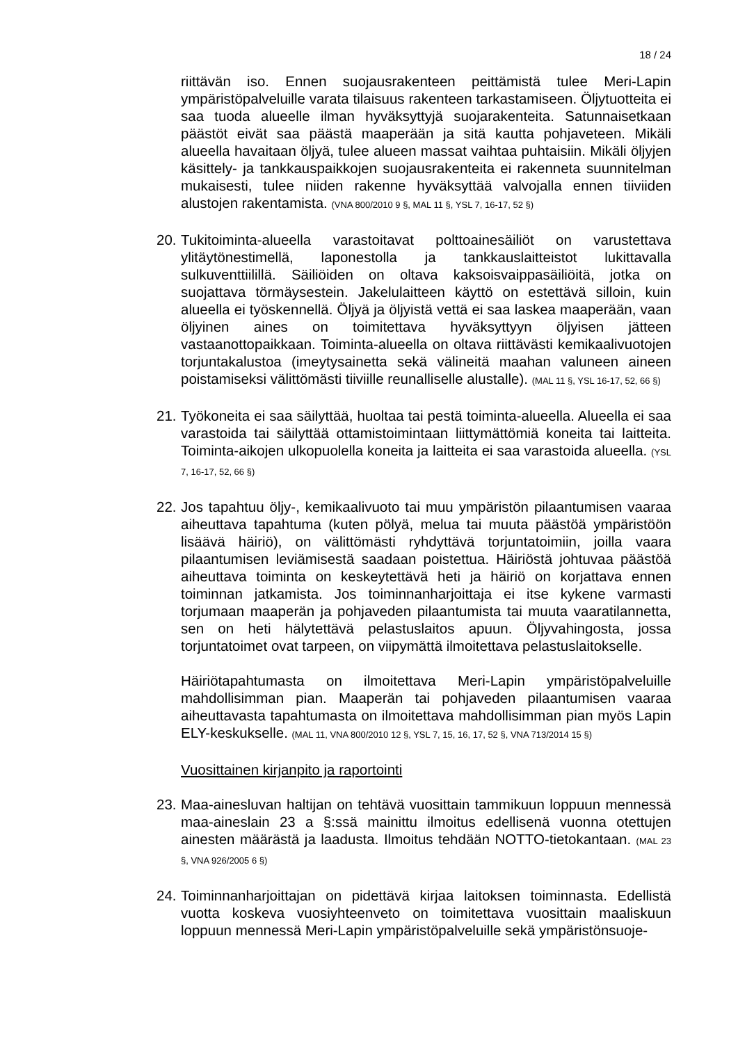18 / 24
riittävän iso. Ennen suojausrakenteen peittämistä tulee Meri-Lapin ympäristöpalveluille varata tilaisuus rakenteen tarkastamiseen. Öljytuotteita ei saa tuoda alueelle ilman hyväksyttyjä suojarakenteita. Satunnaisetkaan päästöt eivät saa päästä maaperään ja sitä kautta pohjaveteen. Mikäli alueella havaitaan öljyä, tulee alueen massat vaihtaa puhtaisiin. Mikäli öljyjen käsittely- ja tankkauspaikkojen suojausrakenteita ei rakenneta suunnitelman mukaisesti, tulee niiden rakenne hyväksyttää valvojalla ennen tiiviiden alustojen rakentamista. (VNA 800/2010 9 §, MAL 11 §, YSL 7, 16-17, 52 §)
20.
Tukitoiminta-alueella varastoitavat polttoainesäiliöt on varustettava ylitäytönestimellä, laponestolla ja tankkauslaitteistot lukittavalla sulkuventtiilillä. Säiliöiden on oltava kaksoisvaippasäiliöitä, jotka on suojattava törmäysestein. Jakelulaitteen käyttö on estettävä silloin, kuin alueella ei työskennellä. Öljyä ja öljyistä vettä ei saa laskea maaperään, vaan öljyinen aines on toimitettava hyväksyttyyn öljyisen jätteen vastaanottopaikkaan. Toiminta-alueella on oltava riittävästi kemikaalivuotojen torjuntakalustoa (imeytysainetta sekä välineitä maahan valuneen aineen poistamiseksi välittömästi tiiviille reunalliselle alustalle). (MAL 11 §, YSL 16-17, 52, 66 §)
21.
Työkoneita ei saa säilyttää, huoltaa tai pestä toiminta-alueella. Alueella ei saa varastoida tai säilyttää ottamistoimintaan liittymättömiä koneita tai laitteita. Toiminta-aikojen ulkopuolella koneita ja laitteita ei saa varastoida alueella. (YSL 7, 16-17, 52, 66 §)
22.
Jos tapahtuu öljy-, kemikaalivuoto tai muu ympäristön pilaantumisen vaaraa aiheuttava tapahtuma (kuten pölyä, melua tai muuta päästöä ympäristöön lisäävä häiriö), on välittömästi ryhdyttävä torjuntatoimiin, joilla vaara pilaantumisen leviämisestä saadaan poistettua. Häiriöstä johtuvaa päästöä aiheuttava toiminta on keskeytettävä heti ja häiriö on korjattava ennen toiminnan jatkamista. Jos toiminnanharjoittaja ei itse kykene varmasti torjumaan maaperän ja pohjaveden pilaantumista tai muuta vaaratilannetta, sen on heti hälytettävä pelastuslaitos apuun. Öljyvahingosta, jossa torjuntatoimet ovat tarpeen, on viipymättä ilmoitettava pelastuslaitokselle.
Häiriötapahtumasta on ilmoitettava Meri-Lapin ympäristöpalveluille mahdollisimman pian. Maaperän tai pohjaveden pilaantumisen vaaraa aiheuttavasta tapahtumasta on ilmoitettava mahdollisimman pian myös Lapin ELY-keskukselle. (MAL 11, VNA 800/2010 12 §, YSL 7, 15, 16, 17, 52 §, VNA 713/2014 15 §)
Vuosittainen kirjanpito ja raportointi
23.
Maa-ainesluvan haltijan on tehtävä vuosittain tammikuun loppuun mennessä maa-aineslain 23 a §:ssä mainittu ilmoitus edellisenä vuonna otettujen ainesten määrästä ja laadusta. Ilmoitus tehdään NOTTO-tietokantaan. (MAL 23 §, VNA 926/2005 6 §)
24.
Toiminnanharjoittajan on pidettävä kirjaa laitoksen toiminnasta. Edellistä vuotta koskeva vuosiyhteenveto on toimitettava vuosittain maaliskuun loppuun mennessä Meri-Lapin ympäristöpalveluille sekä ympäristönsuoje-